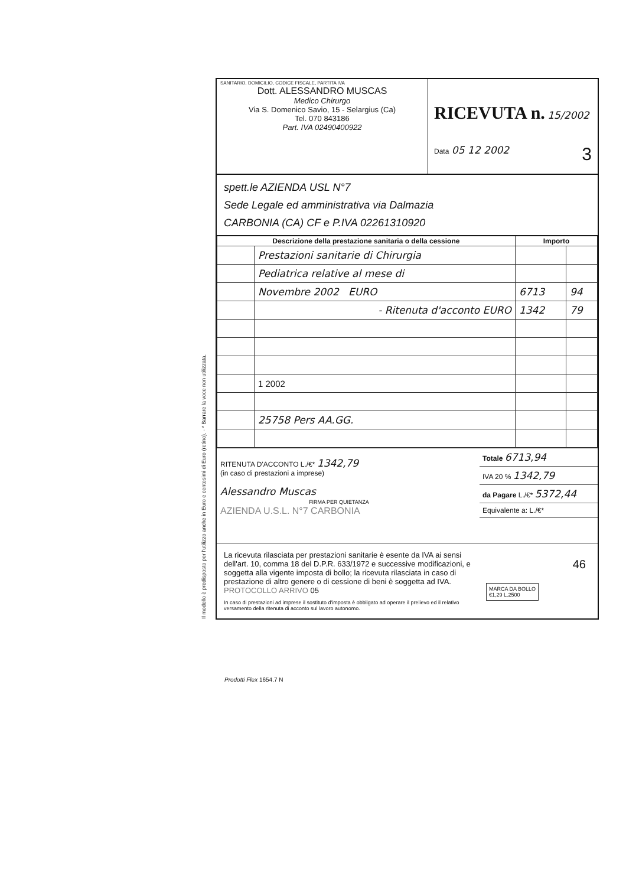SANITARIO, DOMICILIO, CODICE FISCALE, PARTITA IVA
Dott. ALESSANDRO MUSCAS
Medico Chirurgo
Via S. Domenico Savio, 15 - Selargius (Ca)
Tel. 070 843186
Part. IVA 02490400922
RICEVUTA n. 15/2002
Data 05 12 2002 3
spett.le AZIENDA USL N°7
Sede Legale ed amministrativa via Dalmazia
CARBONIA (CA) CF e P.IVA 02261310920
| Descrizione della prestazione sanitaria o della cessione | | Importo | |
| --- | --- | --- | --- |
| | Prestazioni sanitarie di Chirurgia | | |
| | Pediatrica relative al mese di | | |
| | Novembre 2002 EURO | 6713 | 94 |
| | - Ritenuta d'acconto EURO | 1342 | 79 |
| | 1 2002 | | |
| | 25758 Pers AA.GG. | | |
RITENUTA D'ACCONTO L./€* 1342,79
(in caso di prestazioni a imprese)
Alessandro Muscas
FIRMA PER QUIETANZA
AZIENDA U.S.L. N°7 CARBONIA
Totale 6713,94
IVA 20 % 1342,79
da Pagare L./€* 5372,44
Equivalente a: L./€*
La ricevuta rilasciata per prestazioni sanitarie è esente da IVA ai sensi dell'art. 10, comma 18 del D.P.R. 633/1972 e successive modificazioni, e soggetta alla vigente imposta di bollo; la ricevuta rilasciata in caso di prestazione di altro genere o di cessione di beni è soggetta ad IVA. PROTOCOLLO ARRIVO 05
In caso di prestazioni ad imprese il sostituto d'imposta è obbligato ad operare il prelievo ed il relativo versamento della ritenuta di acconto sul lavoro autonomo.
MARCA DA BOLLO
€1,29 L.2500
46
Il modello è predisposto per l'utilizzo anche in Euro e centesimi di Euro (retino). - * Barrare la voce non utilizzata.
Prodotti Flex 1654.7 N